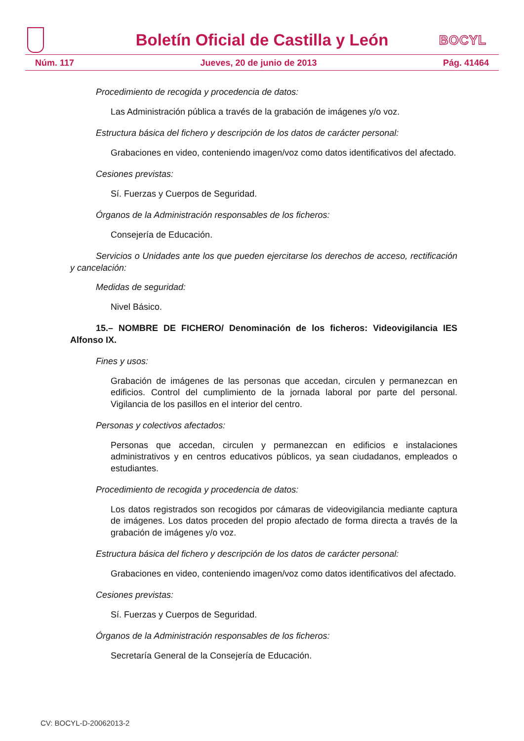Boletín Oficial de Castilla y León
BOCYL
Núm. 117 Jueves, 20 de junio de 2013 Pág. 41464
Procedimiento de recogida y procedencia de datos:
Las Administración pública a través de la grabación de imágenes y/o voz.
Estructura básica del fichero y descripción de los datos de carácter personal:
Grabaciones en video, conteniendo imagen/voz como datos identificativos del afectado.
Cesiones previstas:
Sí. Fuerzas y Cuerpos de Seguridad.
Órganos de la Administración responsables de los ficheros:
Consejería de Educación.
Servicios o Unidades ante los que pueden ejercitarse los derechos de acceso, rectificación y cancelación:
Medidas de seguridad:
Nivel Básico.
15.– NOMBRE DE FICHERO/ Denominación de los ficheros: Videovigilancia IES Alfonso IX.
Fines y usos:
Grabación de imágenes de las personas que accedan, circulen y permanezcan en edificios. Control del cumplimiento de la jornada laboral por parte del personal. Vigilancia de los pasillos en el interior del centro.
Personas y colectivos afectados:
Personas que accedan, circulen y permanezcan en edificios e instalaciones administrativos y en centros educativos públicos, ya sean ciudadanos, empleados o estudiantes.
Procedimiento de recogida y procedencia de datos:
Los datos registrados son recogidos por cámaras de videovigilancia mediante captura de imágenes. Los datos proceden del propio afectado de forma directa a través de la grabación de imágenes y/o voz.
Estructura básica del fichero y descripción de los datos de carácter personal:
Grabaciones en video, conteniendo imagen/voz como datos identificativos del afectado.
Cesiones previstas:
Sí. Fuerzas y Cuerpos de Seguridad.
Órganos de la Administración responsables de los ficheros:
Secretaría General de la Consejería de Educación.
CV: BOCYL-D-20062013-2